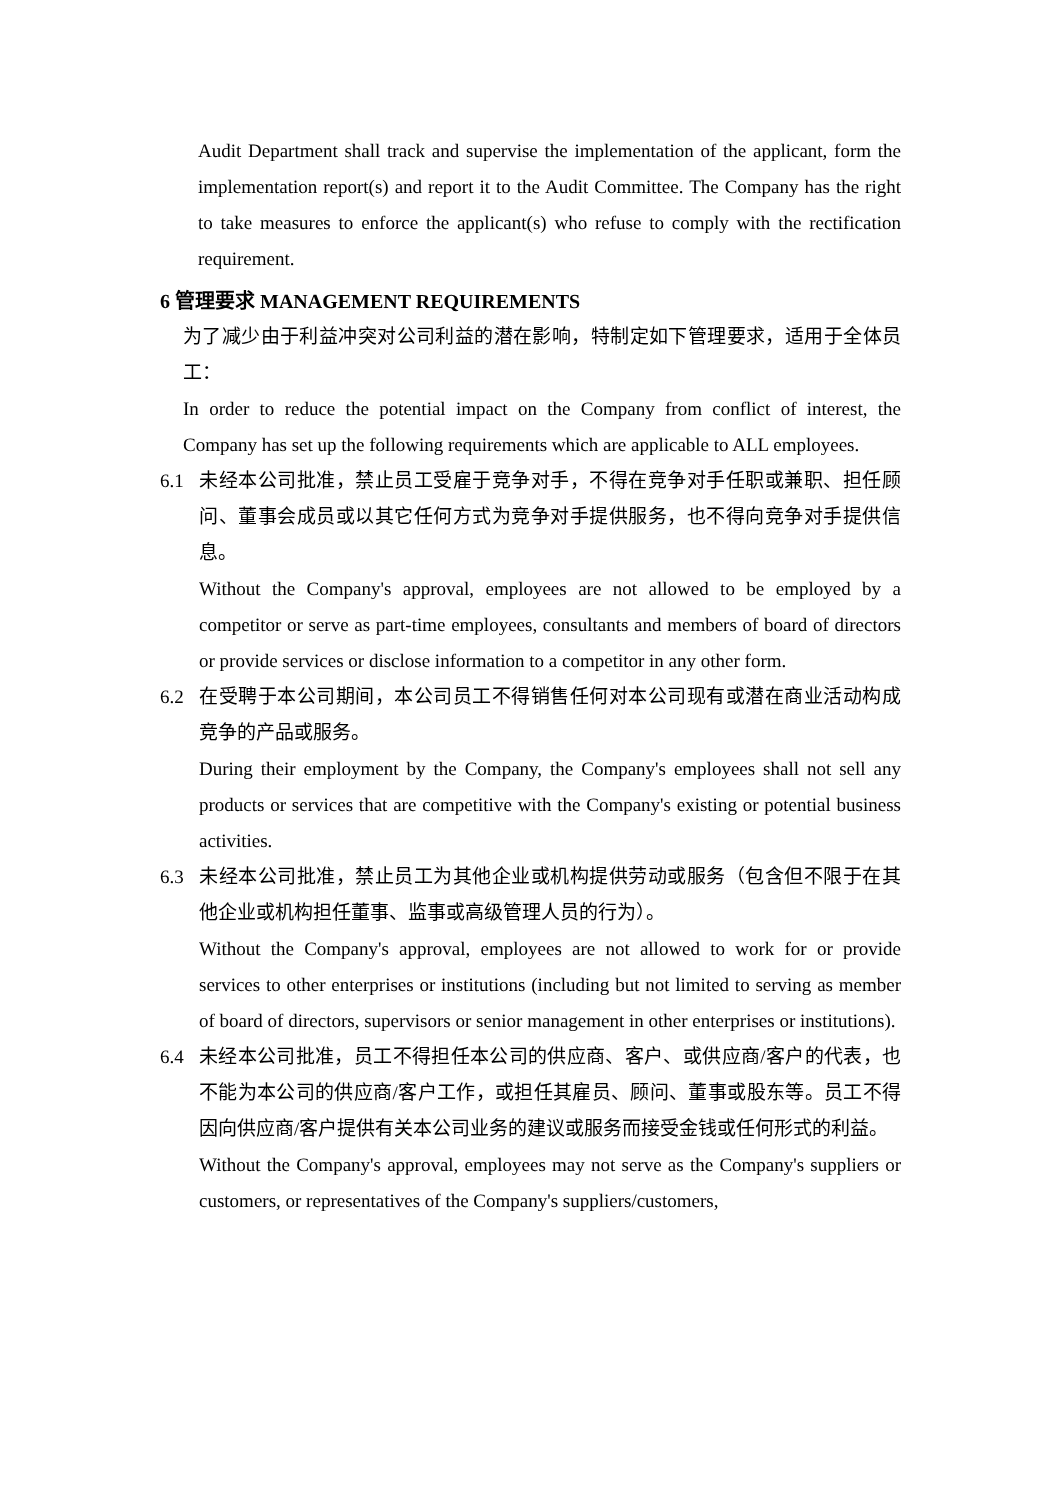Audit Department shall track and supervise the implementation of the applicant, form the implementation report(s) and report it to the Audit Committee. The Company has the right to take measures to enforce the applicant(s) who refuse to comply with the rectification requirement.
6 管理要求 MANAGEMENT REQUIREMENTS
为了减少由于利益冲突对公司利益的潜在影响，特制定如下管理要求，适用于全体员工：
In order to reduce the potential impact on the Company from conflict of interest, the Company has set up the following requirements which are applicable to ALL employees.
6.1 未经本公司批准，禁止员工受雇于竞争对手，不得在竞争对手任职或兼职、担任顾问、董事会成员或以其它任何方式为竞争对手提供服务，也不得向竞争对手提供信息。
Without the Company's approval, employees are not allowed to be employed by a competitor or serve as part-time employees, consultants and members of board of directors or provide services or disclose information to a competitor in any other form.
6.2 在受聘于本公司期间，本公司员工不得销售任何对本公司现有或潜在商业活动构成竞争的产品或服务。
During their employment by the Company, the Company's employees shall not sell any products or services that are competitive with the Company's existing or potential business activities.
6.3 未经本公司批准，禁止员工为其他企业或机构提供劳动或服务（包含但不限于在其他企业或机构担任董事、监事或高级管理人员的行为）。
Without the Company's approval, employees are not allowed to work for or provide services to other enterprises or institutions (including but not limited to serving as member of board of directors, supervisors or senior management in other enterprises or institutions).
6.4 未经本公司批准，员工不得担任本公司的供应商、客户、或供应商/客户的代表，也不能为本公司的供应商/客户工作，或担任其雇员、顾问、董事或股东等。员工不得因向供应商/客户提供有关本公司业务的建议或服务而接受金钱或任何形式的利益。
Without the Company's approval, employees may not serve as the Company's suppliers or customers, or representatives of the Company's suppliers/customers,